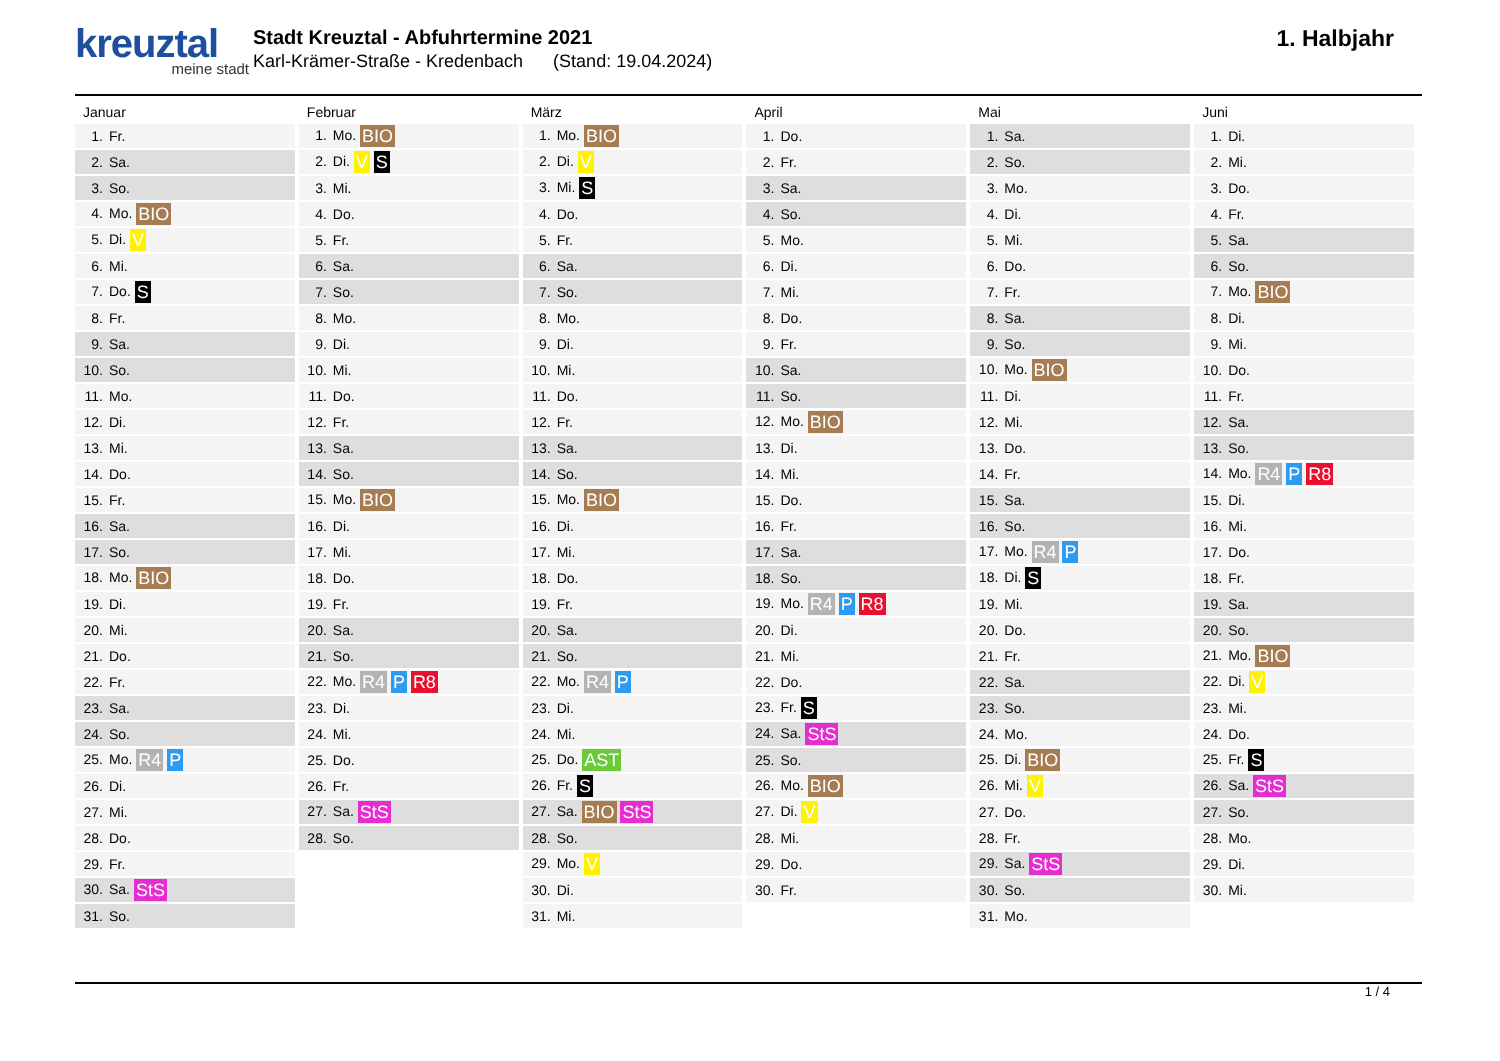kreuztal
meine stadt
Stadt Kreuztal - Abfuhrtermine 2021
Karl-Krämer-Straße - Kredenbach (Stand: 19.04.2024)
1. Halbjahr
| Januar | Februar | März | April | Mai | Juni |
| --- | --- | --- | --- | --- | --- |
| 1. Fr. | 1. Mo. BIO | 1. Mo. BIO | 1. Do. | 1. Sa. | 1. Di. |
| 2. Sa. | 2. Di. V S | 2. Di. V | 2. Fr. | 2. So. | 2. Mi. |
| 3. So. | 3. Mi. | 3. Mi. S | 3. Sa. | 3. Mo. | 3. Do. |
| 4. Mo. BIO | 4. Do. | 4. Do. | 4. So. | 4. Di. | 4. Fr. |
| 5. Di. V | 5. Fr. | 5. Fr. | 5. Mo. | 5. Mi. | 5. Sa. |
| 6. Mi. | 6. Sa. | 6. Sa. | 6. Di. | 6. Do. | 6. So. |
| 7. Do. S | 7. So. | 7. So. | 7. Mi. | 7. Fr. | 7. Mo. BIO |
| 8. Fr. | 8. Mo. | 8. Mo. | 8. Do. | 8. Sa. | 8. Di. |
| 9. Sa. | 9. Di. | 9. Di. | 9. Fr. | 9. So. | 9. Mi. |
| 10. So. | 10. Mi. | 10. Mi. | 10. Sa. | 10. Mo. BIO | 10. Do. |
| 11. Mo. | 11. Do. | 11. Do. | 11. So. | 11. Di. | 11. Fr. |
| 12. Di. | 12. Fr. | 12. Fr. | 12. Mo. BIO | 12. Mi. | 12. Sa. |
| 13. Mi. | 13. Sa. | 13. Sa. | 13. Di. | 13. Do. | 13. So. |
| 14. Do. | 14. So. | 14. So. | 14. Mi. | 14. Fr. | 14. Mo. R4 P R8 |
| 15. Fr. | 15. Mo. BIO | 15. Mo. BIO | 15. Do. | 15. Sa. | 15. Di. |
| 16. Sa. | 16. Di. | 16. Di. | 16. Fr. | 16. So. | 16. Mi. |
| 17. So. | 17. Mi. | 17. Mi. | 17. Sa. | 17. Mo. R4 P | 17. Do. |
| 18. Mo. BIO | 18. Do. | 18. Do. | 18. So. | 18. Di. S | 18. Fr. |
| 19. Di. | 19. Fr. | 19. Fr. | 19. Mo. R4 P R8 | 19. Mi. | 19. Sa. |
| 20. Mi. | 20. Sa. | 20. Sa. | 20. Di. | 20. Do. | 20. So. |
| 21. Do. | 21. So. | 21. So. | 21. Mi. | 21. Fr. | 21. Mo. BIO |
| 22. Fr. | 22. Mo. R4 P R8 | 22. Mo. R4 P | 22. Do. | 22. Sa. | 22. Di. V |
| 23. Sa. | 23. Di. | 23. Di. | 23. Fr. S | 23. So. | 23. Mi. |
| 24. So. | 24. Mi. | 24. Mi. | 24. Sa. StS | 24. Mo. | 24. Do. |
| 25. Mo. R4 P | 25. Do. | 25. Do. AST | 25. So. | 25. Di. BIO | 25. Fr. S |
| 26. Di. | 26. Fr. | 26. Fr. S | 26. Mo. BIO | 26. Mi. V | 26. Sa. StS |
| 27. Mi. | 27. Sa. StS | 27. Sa. BIO StS | 27. Di. V | 27. Do. | 27. So. |
| 28. Do. | 28. So. | 28. So. | 28. Mi. | 28. Fr. | 28. Mo. |
| 29. Fr. | | 29. Mo. V | 29. Do. | 29. Sa. StS | 29. Di. |
| 30. Sa. StS | | 30. Di. | 30. Fr. | 30. So. | 30. Mi. |
| 31. So. | | 31. Mi. | | 31. Mo. | |
1 / 4